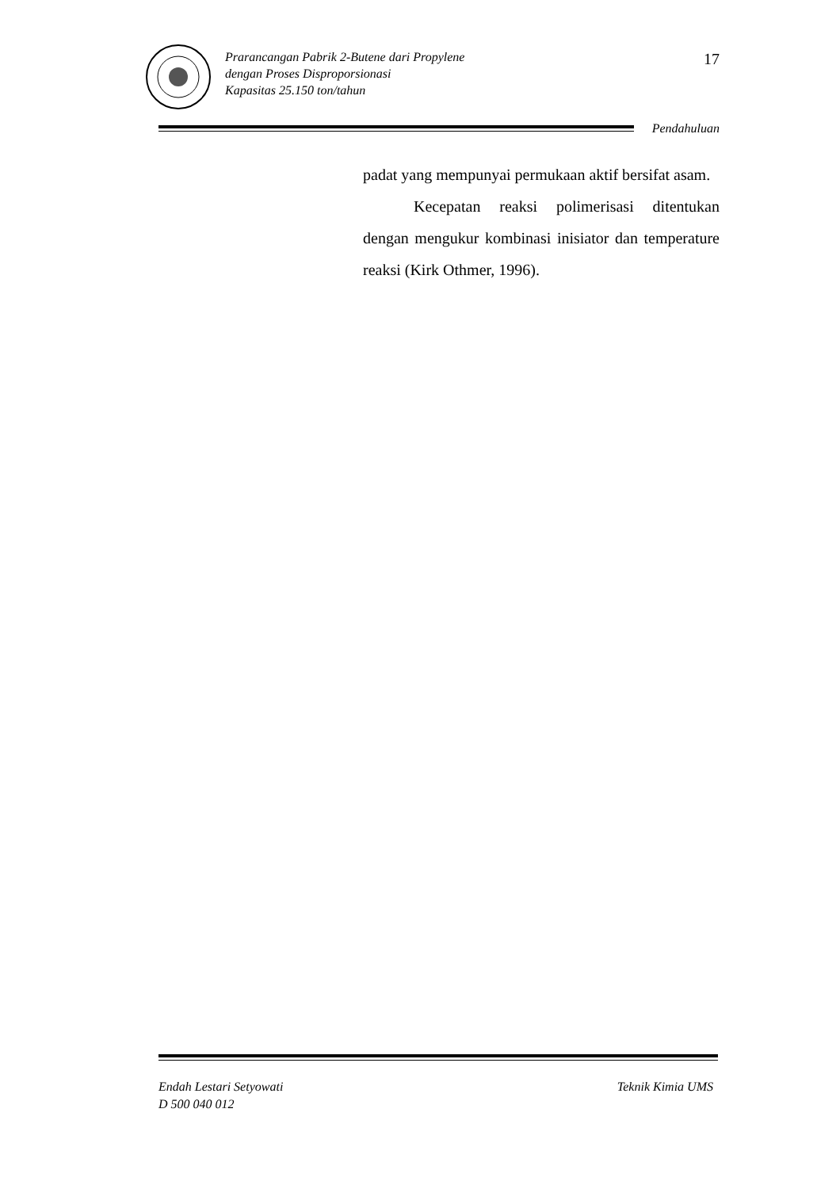Prarancangan Pabrik 2-Butene dari Propylene
dengan Proses Disproporsionasi
Kapasitas 25.150 ton/tahun
17
Pendahuluan
padat yang mempunyai permukaan aktif bersifat asam.
Kecepatan reaksi polimerisasi ditentukan dengan mengukur kombinasi inisiator dan temperature reaksi (Kirk Othmer, 1996).
Endah Lestari Setyowati
D 500 040 012
Teknik Kimia UMS